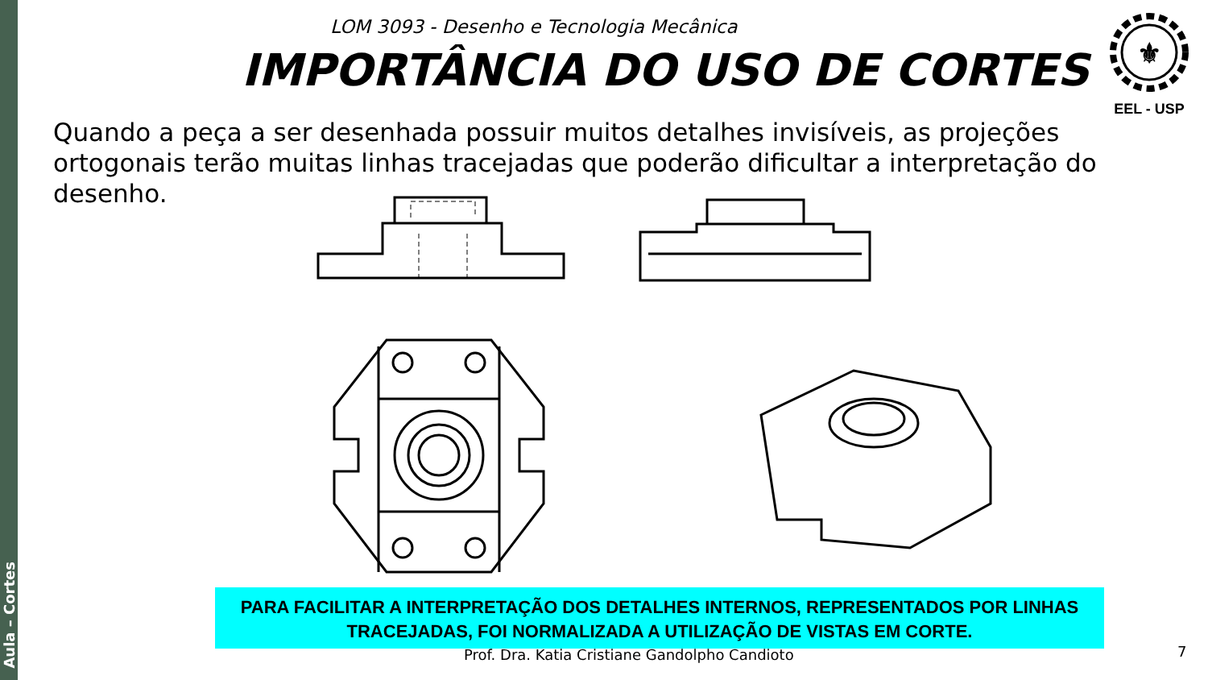Aula – Cortes
LOM 3093 - Desenho e Tecnologia Mecânica
IMPORTÂNCIA DO USO DE CORTES
⚜
EEL - USP
Quando a peça a ser desenhada possuir muitos detalhes invisíveis, as projeções ortogonais terão muitas linhas tracejadas que poderão dificultar a interpretação do desenho.
PARA FACILITAR A INTERPRETAÇÃO DOS DETALHES INTERNOS, REPRESENTADOS POR LINHAS TRACEJADAS, FOI NORMALIZADA A UTILIZAÇÃO DE VISTAS EM CORTE.
Prof. Dra. Katia Cristiane Gandolpho Candioto
7